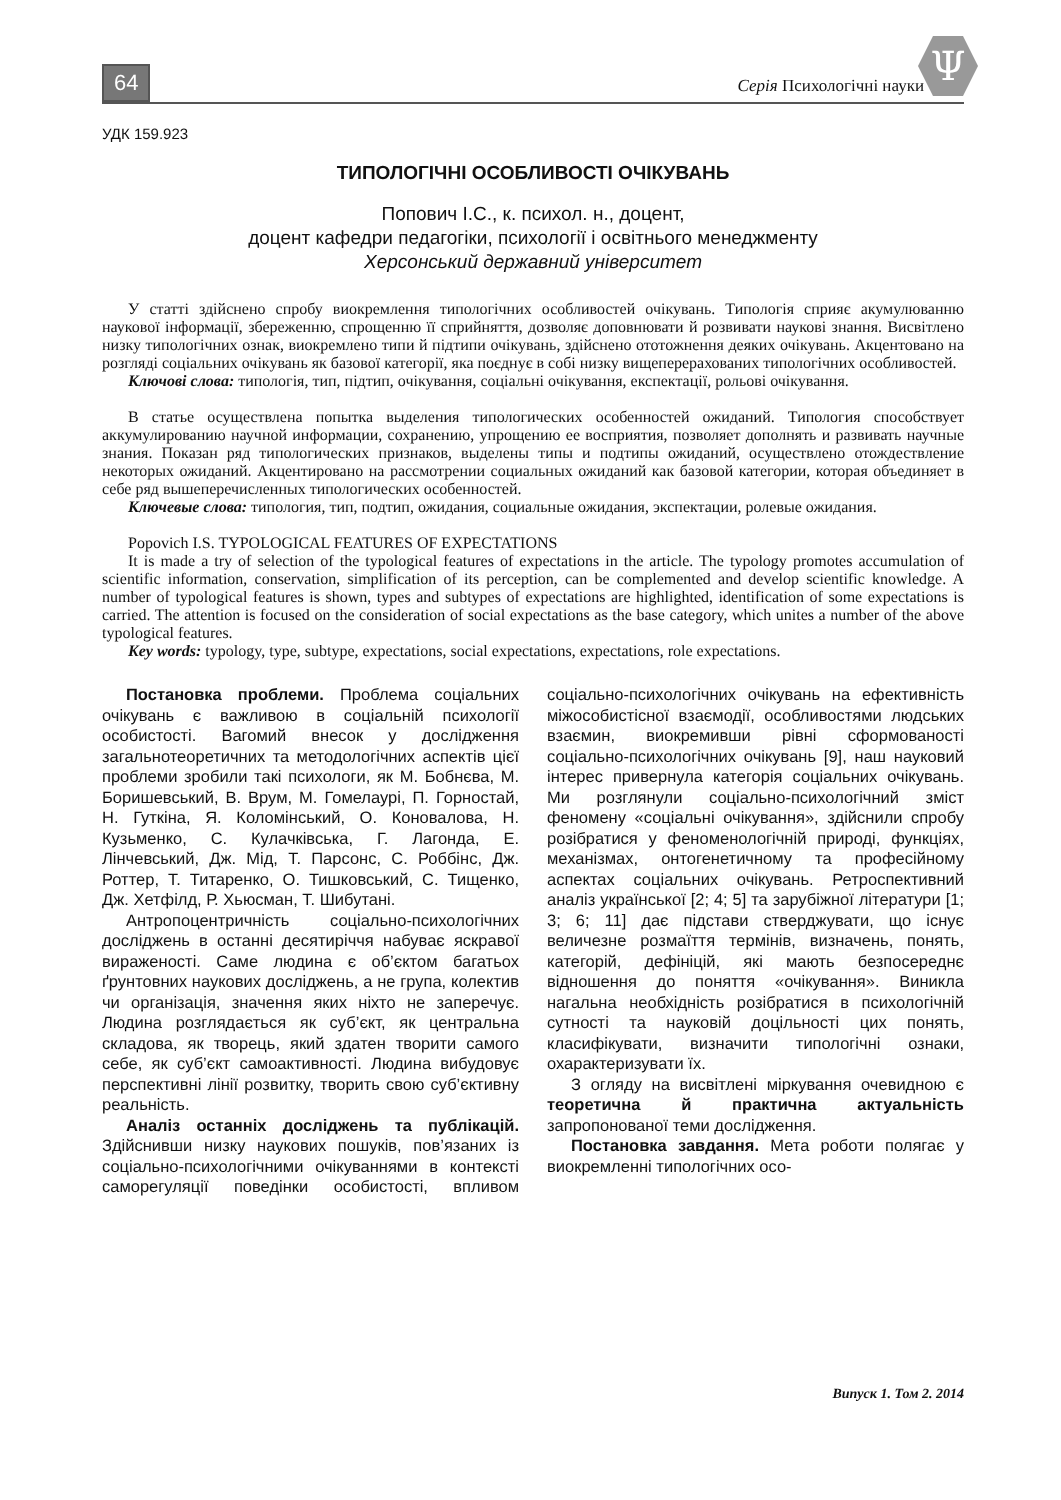64 Серія Психологічні науки
Ψ
УДК 159.923
ТИПОЛОГІЧНІ ОСОБЛИВОСТІ ОЧІКУВАНЬ
Попович І.С., к. психол. н., доцент,
доцент кафедри педагогіки, психології і освітнього менеджменту
Херсонський державний університет
У статті здійснено спробу виокремлення типологічних особливостей очікувань. Типологія сприяє акумулюванню наукової інформації, збереженню, спрощенню її сприйняття, дозволяє доповнювати й розвивати наукові знання. Висвітлено низку типологічних ознак, виокремлено типи й підтипи очікувань, здійснено ототожнення деяких очікувань. Акцентовано на розгляді соціальних очікувань як базової категорії, яка поєднує в собі низку вищеперерахованих типологічних особливостей.
Ключові слова: типологія, тип, підтип, очікування, соціальні очікування, експектації, рольові очікування.
В статье осуществлена попытка выделения типологических особенностей ожиданий. Типология способствует аккумулированию научной информации, сохранению, упрощению ее восприятия, позволяет дополнять и развивать научные знания. Показан ряд типологических признаков, выделены типы и подтипы ожиданий, осуществлено отождествление некоторых ожиданий. Акцентировано на рассмотрении социальных ожиданий как базовой категории, которая объединяет в себе ряд вышеперечисленных типологических особенностей.
Ключевые слова: типология, тип, подтип, ожидания, социальные ожидания, экспектации, ролевые ожидания.
Popovich I.S. TYPOLOGICAL FEATURES OF EXPECTATIONS
It is made a try of selection of the typological features of expectations in the article. The typology promotes accumulation of scientific information, conservation, simplification of its perception, can be complemented and develop scientific knowledge. A number of typological features is shown, types and subtypes of expectations are highlighted, identification of some expectations is carried. The attention is focused on the consideration of social expectations as the base category, which unites a number of the above typological features.
Key words: typology, type, subtype, expectations, social expectations, expectations, role expectations.
Постановка проблеми. Проблема соціальних очікувань є важливою в соціальній психології особистості. Вагомий внесок у дослідження загальнотеоретичних та методологічних аспектів цієї проблеми зробили такі психологи, як М. Бобнєва, М. Боришевський, В. Врум, М. Гомелаурі, П. Горностай, Н. Гуткіна, Я. Коломінський, О. Коновалова, Н. Кузьменко, С. Кулачківська, Г. Лагонда, Е. Лінчевський, Дж. Мід, Т. Парсонс, С. Роббінс, Дж. Роттер, Т. Титаренко, О. Тишковський, С. Тищенко, Дж. Хетфілд, Р. Хьюсман, Т. Шибутані.
Антропоцентричність соціально-психологічних досліджень в останні десятиріччя набуває яскравої вираженості. Саме людина є об’єктом багатьох ґрунтовних наукових досліджень, а не група, колектив чи організація, значення яких ніхто не заперечує. Людина розглядається як суб’єкт, як центральна складова, як творець, який здатен творити самого себе, як суб’єкт самоактивності. Людина вибудовує перспективні лінії розвитку, творить свою суб’єктивну реальність.
Аналіз останніх досліджень та публікацій. Здійснивши низку наукових пошуків, пов’язаних із соціально-психологічними очікуваннями в контексті саморегуляції поведінки особистості, впливом соціально-психологічних очікувань на ефективність міжособистісної взаємодії, особливостями людських взаємин, виокремивши рівні сформованості соціально-психологічних очікувань [9], наш науковий інтерес привернула категорія соціальних очікувань. Ми розглянули соціально-психологічний зміст феномену «соціальні очікування», здійснили спробу розібратися у феноменологічній природі, функціях, механізмах, онтогенетичному та професійному аспектах соціальних очікувань. Ретроспективний аналіз української [2; 4; 5] та зарубіжної літератури [1; 3; 6; 11] дає підстави стверджувати, що існує величезне розмаїття термінів, визначень, понять, категорій, дефініцій, які мають безпосереднє відношення до поняття «очікування». Виникла нагальна необхідність розібратися в психологічній сутності та науковій доцільності цих понять, класифікувати, визначити типологічні ознаки, охарактеризувати їх.
З огляду на висвітлені міркування очевидною є теоретична й практична актуальність запропонованої теми дослідження.
Постановка завдання. Мета роботи полягає у виокремленні типологічних осо-
Випуск 1. Том 2. 2014